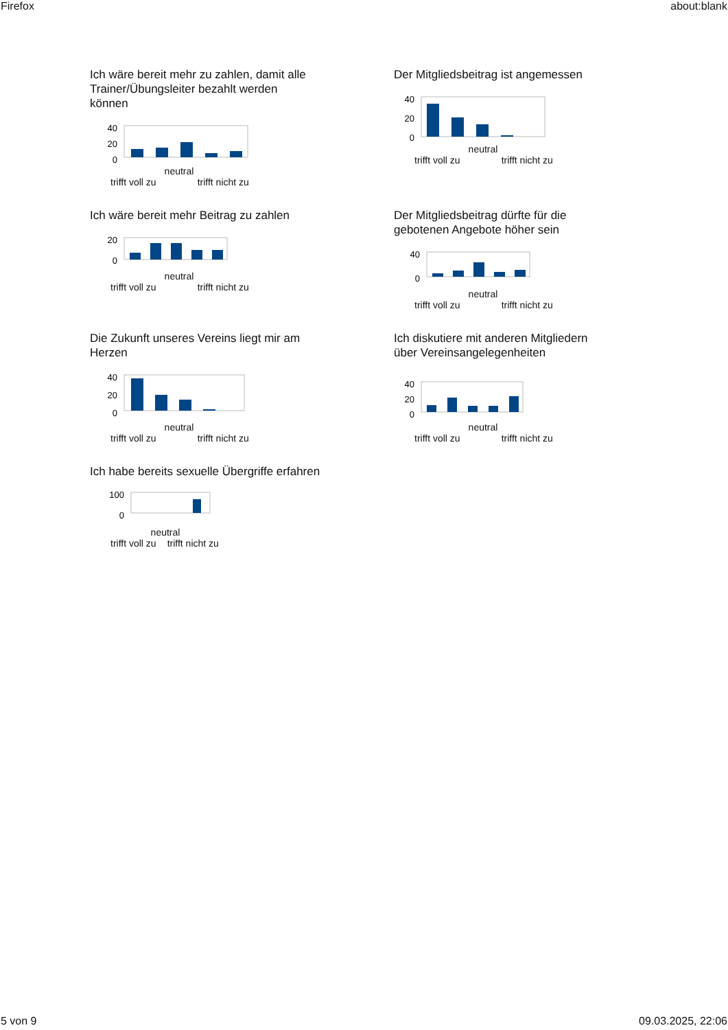Firefox about:blank
Ich wäre bereit mehr zu zahlen, damit alle Trainer/Übungsleiter bezahlt werden können
40
20
0
neutral
trifft voll zu trifft nicht zu
Der Mitgliedsbeitrag ist angemessen
40
20
0
neutral
trifft voll zu trifft nicht zu
Ich wäre bereit mehr Beitrag zu zahlen
20
0
neutral
trifft voll zu trifft nicht zu
Der Mitgliedsbeitrag dürfte für die gebotenen Angebote höher sein
40
0
neutral
trifft voll zu trifft nicht zu
Die Zukunft unseres Vereins liegt mir am Herzen
40
20
0
neutral
trifft voll zu trifft nicht zu
Ich diskutiere mit anderen Mitgliedern über Vereinsangelegenheiten
40
20
0
neutral
trifft voll zu trifft nicht zu
Ich habe bereits sexuelle Übergriffe erfahren
100
0
neutral
trifft voll zu trifft nicht zu
5 von 9 09.03.2025, 22:06